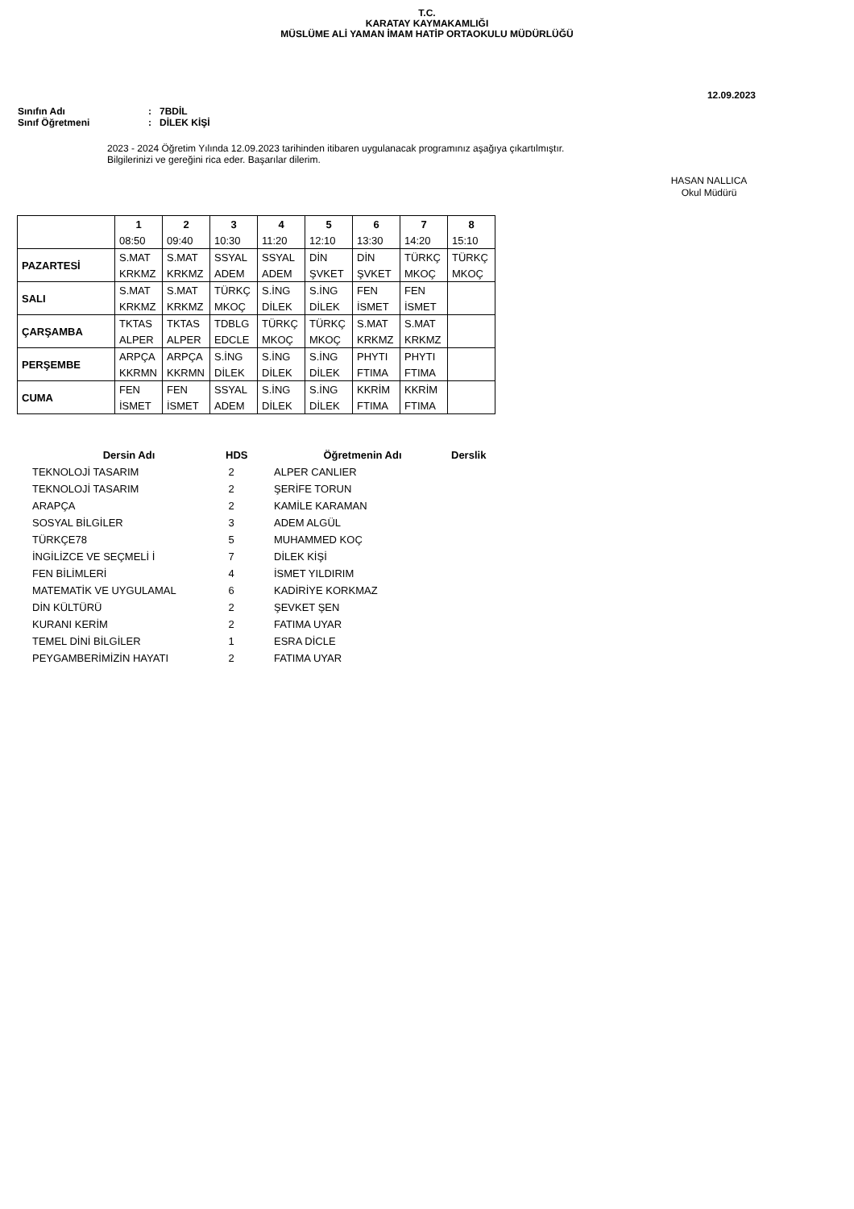T.C.
KARATAY KAYMAKAMLIĞI
MÜSLÜME ALİ YAMAN İMAM HATİP ORTAOKULU MÜDÜRLÜĞÜ
12.09.2023
Sınıfın Adı: 7BDİL
Sınıf Öğretmeni: DİLEK KİŞİ
2023 - 2024 Öğretim Yılında 12.09.2023 tarihinden itibaren uygulanacak programınız aşağıya çıkartılmıştır.
Bilgilerinizi ve gereğini rica eder. Başarılar dilerim.
HASAN NALLICA
Okul Müdürü
| | 1 | 2 | 3 | 4 | 5 | 6 | 7 | 8 |
| --- | --- | --- | --- | --- | --- | --- | --- | --- |
| | 08:50 | 09:40 | 10:30 | 11:20 | 12:10 | 13:30 | 14:20 | 15:10 |
| PAZARTESİ | S.MAT | S.MAT | SSYAL | SSYAL | DİN | DİN | TÜRKÇ | TÜRKÇ |
| | KRKMZ | KRKMZ | ADEM | ADEM | ŞVKET | ŞVKET | MKOÇ | MKOÇ |
| SALI | S.MAT | S.MAT | TÜRKÇ | S.İNG | S.İNG | FEN | FEN | |
| | KRKMZ | KRKMZ | MKOÇ | DİLEK | DİLEK | İSMET | İSMET | |
| ÇARŞAMBA | TKTAS | TKTAS | TDBLG | TÜRKÇ | TÜRKÇ | S.MAT | S.MAT | |
| | ALPER | ALPER | EDCLE | MKOÇ | MKOÇ | KRKMZ | KRKMZ | |
| PERŞEMBE | ARPÇA | ARPÇA | S.İNG | S.İNG | S.İNG | PHYTI | PHYTI | |
| | KKRMN | KKRMN | DİLEK | DİLEK | DİLEK | FTIMA | FTIMA | |
| CUMA | FEN | FEN | SSYAL | S.İNG | S.İNG | KKRİM | KKRİM | |
| | İSMET | İSMET | ADEM | DİLEK | DİLEK | FTIMA | FTIMA | |
| Dersin Adı | HDS | Öğretmenin Adı | Derslik |
| --- | --- | --- | --- |
| TEKNOLOJİ TASARIM | 2 | ALPER CANLIER | |
| TEKNOLOJİ TASARIM | 2 | ŞERİFE TORUN | |
| ARAPÇA | 2 | KAMİLE KARAMAN | |
| SOSYAL BİLGİLER | 3 | ADEM ALGÜL | |
| TÜRKÇE78 | 5 | MUHAMMED KOÇ | |
| İNGİLİZCE VE SEÇMELİ İ | 7 | DİLEK KİŞİ | |
| FEN BİLİMLERİ | 4 | İSMET YILDIRIM | |
| MATEMATİK VE UYGULAMAL | 6 | KADİRİYE KORKMAZ | |
| DİN KÜLTÜRÜ | 2 | ŞEVKET ŞEN | |
| KURANI KERİM | 2 | FATIMA UYAR | |
| TEMEL DİNİ BİLGİLER | 1 | ESRA DİCLE | |
| PEYGAMBERİMİZİN HAYATI | 2 | FATIMA UYAR | |